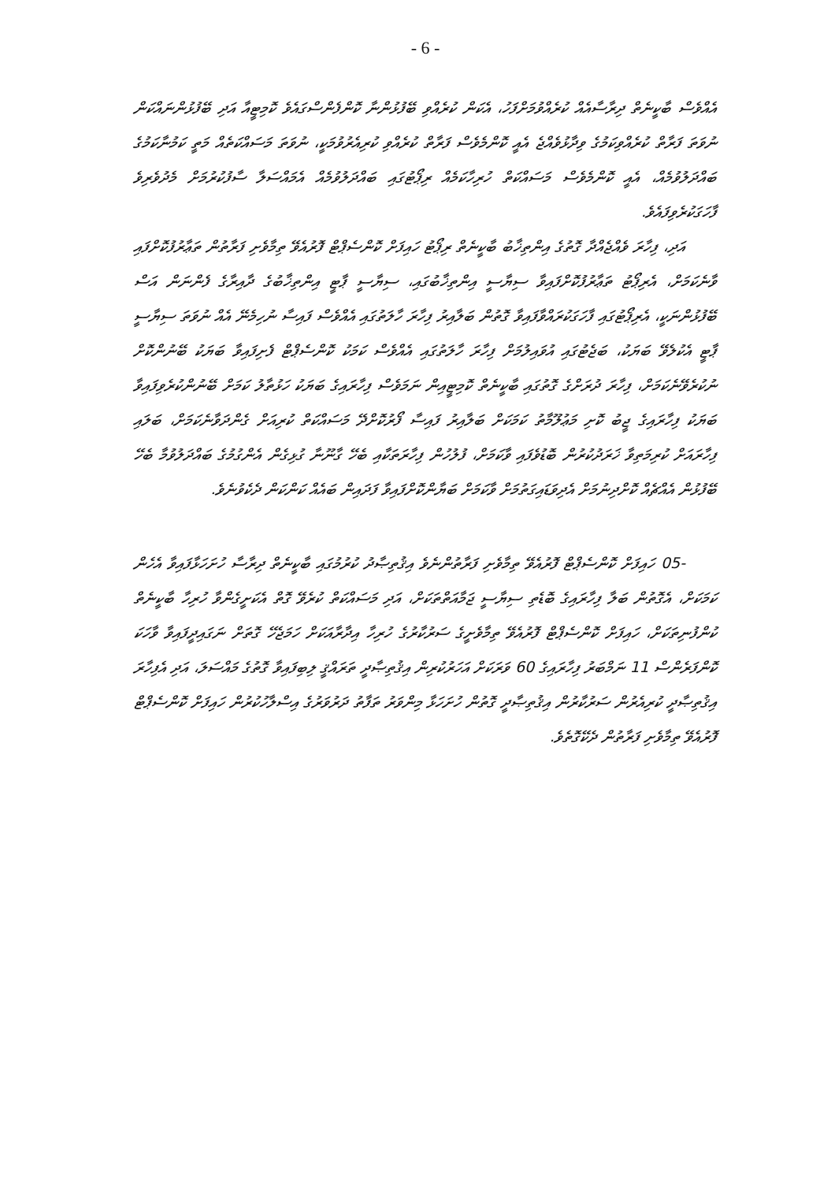- 6 -
އެއްވެސް ބާކީނެތް ދިރާސާއެއް ކުރެއްވުމަށްފަހު، އެކަން ކުރެއްވި ބޭފުޅުންނާ ކޮންފެންސްގައެވެ ކޮމިޓީއާ އަދި ބޭފުޅުންނައްކަން ނުވަތަ ފަރާތް ކުރެއްވިކަމުގެ ވިދާޅުވެއްޖެ އެއީ ކޮންމެވެސް ފަރާތް ކުރެއްވި ކުރިއެރުވުމަކީ، ނުވަތަ މަސައްކަތެއް މަތީ ކަމުނާކަމުގެ ބައްދަލުވުމެއް، އެއީ ކޮންމެވެސް މަސައްކަތް ހުރިހާކަމެއް ރިޕޯޓުގައި ބައްދަލުވުމެއް އެމައްސަލާ ސާފުކުރުމަށް މެދުވެރިވެ ފާހަގަކުރެވިފައެވެ.
އަދި، ފިހާރަ ވެއްޖެއްދާ ގޮތުގެ އިންތިޚާބު ބާކީނެތް ރިޕޯޓު ހައިފަށް ކޮންސެޕްޓް ފޮރުއެވޭ ތިމާވެށި ފަރާތުން ތަޢާރުފުކޮށްފައި ވާނެކަމަށް، އެރިޕޯޓު ތަޢާރުފުކޮށްފައިވާ ސިޔާސީ އިންތިޚާބުގައި، ސިޔާސީ ޕާޓީ އިންތިޚާބުގެ ދާއިރާގެ ފެންނަން އަސް ބޭފުޅުންނަކީ، އެރިޕޯޓުގައި ފާހަގަކުރައްވާފައިވާ ގޮތުން ބަލާއިރު ފިހާރަ ހާލަތުގައި އެއްވެސް ފައިސާ ނުހިމެނޭ އެއް ނުވަތަ ސިޔާސީ ޕާޓީ އެކުލެވޭ ބަޔަކު، ބަޖެޓުގައި އުވައިލުމަށް ފިހާރަ ހާލަތުގައި އެއްވެސް ކަމަކު ކޮންސެޕްޓް ފެށިފައިވާ ބަޔަކު ބޭނުންކޮށް ނުކުރެވޭނެކަމަށް، ފިހާރަ ދުރަށްގެ ގޮތުގައި ބާކީނެތް ކޮމިޓީއިން ނަމަވެސް ފިހާރައިގެ ބަޔަކު ހަޅުތާލު ކަމަށް ބޭނުންކުރެވިފައިވާ ބަޔަކު ފިހާރައިގެ ޖީބު ކޮށި މަޢުލޫމާތު ކަމަކަށް ބަލާއިރު ފައިސާ ފޯރުކޮށްދޭ މަސައްކަތް ކުރިއަށް ގެންދަވާނެކަމަށް، ބަލައި ފިހާރައަށް ކުރިމަތިވާ ޚަރަދުކުރުން ބޮޑުވެފައި ވާކަމަށް، ފުލުހުން ފިހާރަތަކާއި ބެހޭ ގާނޫނާ ގުޅިގެން އެންގުމުގެ ބައްދަލުވުމާ ބެހޭ ބޭފުޅުން އެއްޗެއް ކޮށްދިނުމަށް އެދިވަޑައިގަތުމަށް ވާކަމަށް ބަޔާންކޮށްފައިވާ ފަދައިން ބައެއް ކަންކަން ދެކެވުނެވެ.
05- ހައިފަށް ކޮންސެޕްޓް ފޮރުއެވޭ ތިމާވެށި ފަރާތުންނެވެ އިޤުތިޞާދު ކުރުމުގައި ބާކީނެތް ދިރާސާ ހުށަހަޅާފައިވާ އެހެން ކަމަކަށް، އެގޮތުން ބަލާ ފިހާރައިގެ ބޮޑެތި ސިޔާސީ ޖަމާއަތްތަކަށް، އަދި މަސައްކަތް ކުރެވޭ ގޮތް އެކަށީގެންވާ ހުރިހާ ބާކީނެތް ކުންފުނިތަކަށް، ހައިފަށް ކޮންސެޕްޓް ފޮރުއެވޭ ތިމާވެށީގެ ސަރުކާރުގެ ހުރިހާ އިދާރާއަކަށް ހަމަޖެހޭ ގޮތަށް ނަގައިދީފައިވާ ވާހަކަ ކޮންފަރެންސް 11 ނަމްބަރު ފިހާރައިގެ 60 ވަރަކަށް އަހަރުކުރިން އިޤުތިޞާދީ ތަރައްޤީ ލިބިފައިވާ ގޮތުގެ މައްސަލަ، އަދި އެފިހާރަ އިޤުތިޞާދީ ކުރިއެރުން ސަރުކާރުން އިޤުތިޞާދީ ގޮތުން ހުށަހަޅާ މިންވަރު ތަފާތު ދަރުވަރުގެ އިސްލާހުކުރުން ހައިފަށް ކޮންސެޕްޓް ފޮރުއެވޭ ތިމާވެށި ފަރާތުން ދެކޭގޮތެވެ.